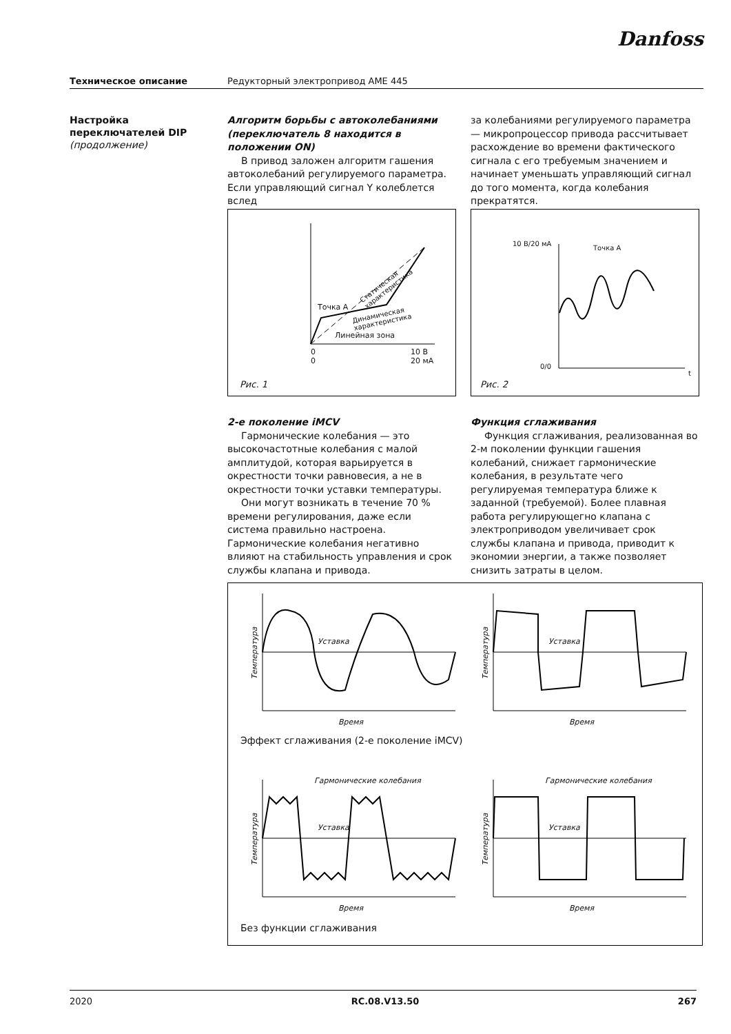Danfoss
Техническое описание Редукторный электропривод AME 445
Настройка
переключателей DIP
(продолжение)
Алгоритм борьбы с автоколебаниями (переключатель 8 находится в положении ON)
В привод заложен алгоритм гашения автоколебаний регулируемого параметра. Если управляющий сигнал Y колеблется вслед
за колебаниями регулируемого параметра — микропроцессор привода рассчитывает расхождение во времени фактического сигнала с его требуемым значением и начинает уменьшать управляющий сигнал до того момента, когда колебания прекратятся.
Точка A
Линейная зона
Статическая характеристика
Динамическая характеристика
0
0
10 В
20 мА
Рис. 1
10 В/20 мА
Точка A
0/0
t
Рис. 2
2-е поколение iMCV
Гармонические колебания — это высокочастотные колебания с малой амплитудой, которая варьируется в окрестности точки равновесия, а не в окрестности точки уставки температуры.
Они могут возникать в течение 70 % времени регулирования, даже если система правильно настроена. Гармонические колебания негативно влияют на стабильность управления и срок службы клапана и привода.
Функция сглаживания
Функция сглаживания, реализованная во 2-м поколении функции гашения колебаний, снижает гармонические колебания, в результате чего регулируемая температура ближе к заданной (требуемой). Более плавная работа регулирующегно клапана с электроприводом увеличивает срок службы клапана и привода, приводит к экономии энергии, а также позволяет снизить затраты в целом.
Уставка Уставка
Время Время
Эффект сглаживания (2-е поколение iMCV)
Гармонические колебания Гармонические колебания
Уставка Уставка
Время Время
Без функции сглаживания
Температура Температура
Температура Температура
2020 RC.08.V13.50 267